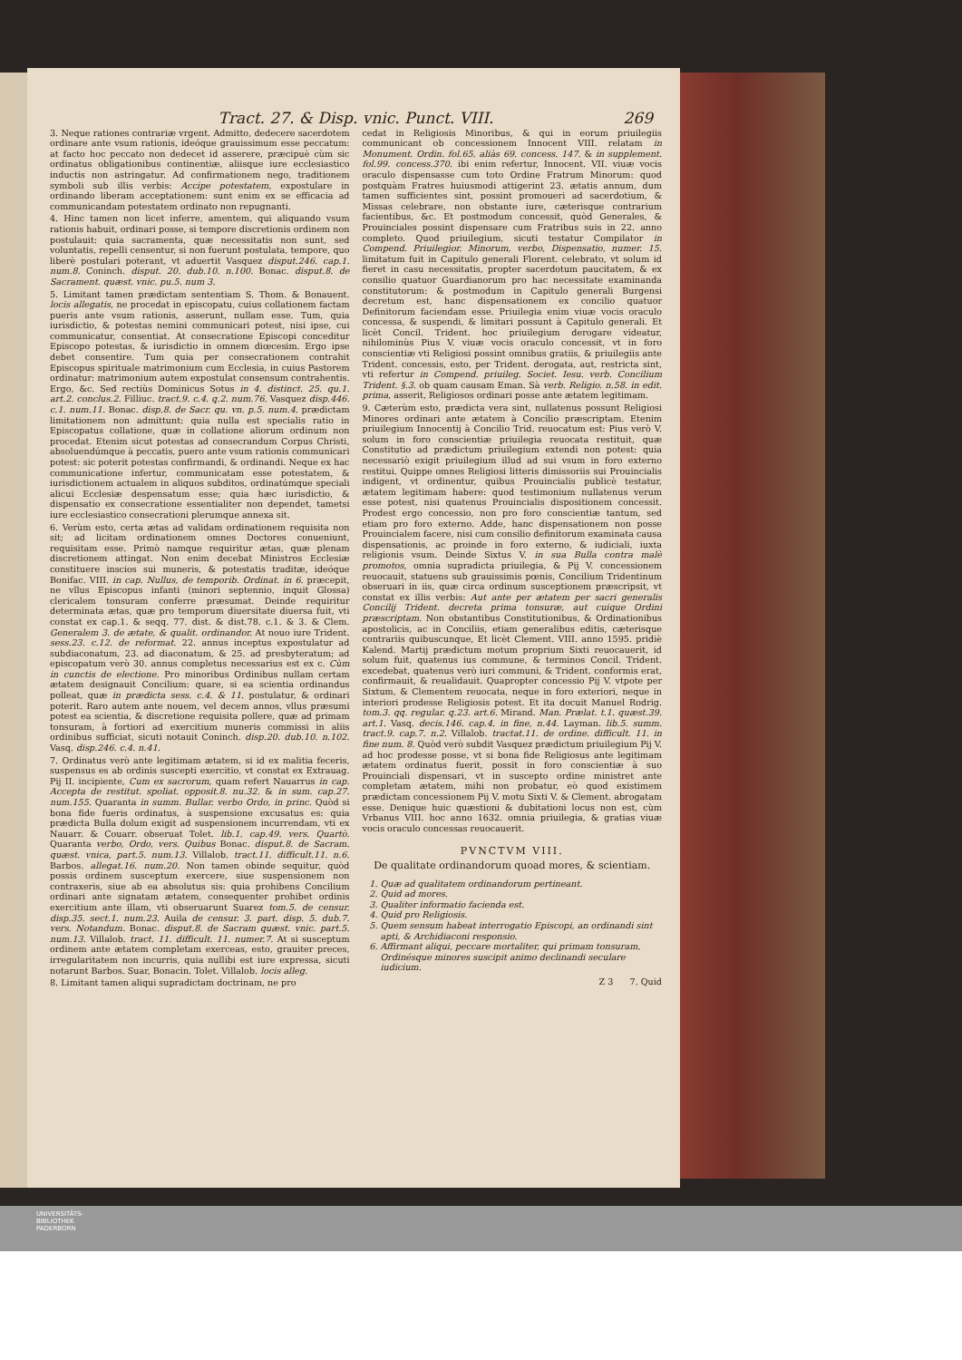Tract. 27. & Disp. vnic. Punct. VIII. 269
3. Neque rationes contrariæ vrgent. Admitto, dedecere sacerdotem ordinare ante vsum rationis, ideóque grauissimum esse peccatum: at facto hoc peccato non dedecet id asserere, præcipuè cùm sic ordinatus obligationibus continentiæ, aliisque iure ecclesiastico inductis non astringatur. Ad confirmationem nego, traditionem symboli sub illis verbis: Accipe potestatem, expostulare in ordinando liberam acceptationem: sunt enim ex se efficacia ad communicandam potestatem ordinato non repugnanti.
4. Hinc tamen non licet inferre, amentem, qui aliquando vsum rationis habuit, ordinari posse, si tempore discretionis ordinem non postulauit: quia sacramenta, quæ necessitatis non sunt, sed voluntatis, repelli censentur, si non fuerunt postulata, tempore, quo liberè postulari poterant, vt aduertit Vasquez disput.246. cap.1. num.8. Coninch. disput. 20. dub.10. n.100. Bonac. disput.8. de Sacrament. quæst. vnic. pu.5. num 3.
5. Limitant tamen prædictam sententiam S. Thom. & Bonauent. locis allegatis, ne procedat in episcopatu, cuius collationem factam pueris ante vsum rationis, asserunt, nullam esse. Tum, quia iurisdictio, & potestas nemini communicari potest, nisi ipse, cui communicatur, consentiat. At consecratione Episcopi conceditur Episcopo potestas, & iurisdictio in omnem diœcesim. Ergo ipse debet consentire. Tum quia per consecrationem contrahit Episcopus spirituale matrimonium cum Ecclesia, in cuius Pastorem ordinatur: matrimonium autem expostulat consensum contrahentis. Ergo, &c. Sed rectiùs Dominicus Sotus in 4. distinct. 25. qu.1. art.2. conclus.2. Filliuc. tract.9. c.4. q.2. num.76. Vasquez disp.446. c.1. num.11. Bonac. disp.8. de Sacr. qu. vn. p.5. num.4. prædictam limitationem non admittunt: quia nulla est specialis ratio in Episcopatus collatione, quæ in collatione aliorum ordinum non procedat. Etenim sicut potestas ad consecrandum Corpus Christi, absoluendúmque à peccatis, puero ante vsum rationis communicari potest: sic poterit potestas confirmandi, & ordinandi. Neque ex hac communicatione infertur, communicatam esse potestatem, & iurisdictionem actualem in aliquos subditos, ordinatúmque speciali alicui Ecclesiæ despensatum esse; quia hæc iurisdictio, & dispensatio ex consecratione essentialiter non dependet, tametsi iure ecclesiastico consecrationi plerumque annexa sit.
6. Verùm esto, certa ætas ad validam ordinationem requisita non sit; ad licitam ordinationem omnes Doctores conueniunt, requisitam esse. Primò namque requiritur ætas, quæ plenam discretionem attingat. Non enim decebat Ministros Ecclesiæ constituere inscios sui muneris, & potestatis traditæ, ideóque Bonifac. VIII. in cap. Nullus, de temporib. Ordinat. in 6. præcepit, ne vllus Episcopus infanti (minori septennio, inquit Glossa) clericalem tonsuram conferre præsumat. Deinde requiritur determinata ætas, quæ pro temporum diuersitate diuersa fuit, vti constat ex cap.1. & seqq. 77. dist. & dist.78. c.1. & 3. & Clem. Generalem 3. de ætate, & qualit. ordinandor. At nouo iure Trident. sess.23. c.12. de reformat. 22. annus inceptus expostulatur ad subdiaconatum, 23. ad diaconatum, & 25. ad presbyteratum; ad episcopatum verò 30. annus completus necessarius est ex c. Cùm in cunctis de electione. Pro minoribus Ordinibus nullam certam ætatem designauit Concilium: quare, si ea scientia ordinandus polleat, quæ in prædicta sess. c.4. & 11. postulatur, & ordinari poterit. Raro autem ante nouem, vel decem annos, vllus præsumi potest ea scientia, & discretione requisita pollere, quæ ad primam tonsuram, à fortiori ad exercitium muneris commissi in aliis ordinibus sufficiat, sicuti notauit Coninch. disp.20. dub.10. n.102. Vasq. disp.246. c.4. n.41.
7. Ordinatus verò ante legitimam ætatem, si id ex malitia feceris, suspensus es ab ordinis suscepti exercitio, vt constat ex Extrauag. Pij II. incipiente, Cum ex sacrorum, quam refert Nauarrus in cap. Accepta de restitut. spoliat. opposit.8. nu.32. & in sum. cap.27. num.155. Quaranta in summ. Bullar. verbo Ordo, in princ. Quòd si bona fide fueris ordinatus, à suspensione excusatus es: quia prædicta Bulla dolum exigit ad suspensionem incurrendam, vti ex Nauarr. & Couarr. obseruat Tolet. lib.1. cap.49. vers. Quartò. Quaranta verbo, Ordo, vers. Quibus Bonac. disput.8. de Sacram. quæst. vnica, part.5. num.13. Villalob. tract.11. difficult.11. n.6. Barbos. allegat.16. num.20. Non tamen obinde sequitur, quòd possis ordinem susceptum exercere, siue suspensionem non contraxeris, siue ab ea absolutus sis: quia prohibens Concilium ordinari ante signatam ætatem, consequenter prohibet ordinis exercitium ante illam, vti obseruarunt Suarez tom.5. de censur. disp.35. sect.1. num.23. Auila de censur. 3. part. disp. 5. dub.7. vers. Notandum. Bonac. disput.8. de Sacram quæst. vnic. part.5. num.13. Villalob. tract. 11. difficult. 11. numer.7. At si susceptum ordinem ante ætatem completam exerceas, esto, grauiter preces, irregularitatem non incurris, quia nullibi est iure expressa, sicuti notarunt Barbos. Suar, Bonacin. Tolet. Villalob. locis alleg.
8. Limitant tamen aliqui supradictam doctrinam, ne pro
cedat in Religiosis Minoribus, & qui in eorum priuilegiis communicant ob concessionem Innocent VIII. relatam in Monument. Ordin. fol.65. aliàs 69. concess. 147. & in supplement. fol.99. concess.370. ibi enim refertur, Innocent. VII. viuæ vocis oraculo dispensasse cum toto Ordine Fratrum Minorum: quod postquàm Fratres huiusmodi attigerint 23. ætatis annum, dum tamen sufficientes sint, possint promoueri ad sacerdotium, & Missas celebrare, non obstante iure, cæterisque contrarium facientibus, &c. Et postmodum concessit, quòd Generales, & Prouinciales possint dispensare cum Fratribus suis in 22. anno completo. Quod priuilegium, sicuti testatur Compilator in Compend. Priuilegior. Minorum, verbo, Dispensatio, numer. 15. limitatum fuit in Capitulo generali Florent. celebrato, vt solum id fieret in casu necessitatis, propter sacerdotum paucitatem, & ex consilio quatuor Guardianorum pro hac necessitate examinanda constitutorum: & postmodum in Capitulo generali Burgensi decretum est, hanc dispensationem ex concilio quatuor Definitorum faciendam esse. Priuilegia enim viuæ vocis oraculo concessa, & suspendi, & limitari possunt à Capitulo generali. Et licèt Concil. Trident. hoc priuilegium derogare videatur, nihilominùs Pius V. viuæ vocis oraculo concessit, vt in foro conscientiæ vti Religiosi possint omnibus gratiis, & priuilegiis ante Trident. concessis, esto, per Trident. derogata, aut, restricta sint, vti refertur in Compend. priuileg. Societ. Iesu. verb. Concilium Trident. §.3. ob quam causam Eman. Sà verb. Religio. n.58. in edit. prima, asserit, Religiosos ordinari posse ante ætatem legitimam.
9. Cæterùm esto, prædicta vera sint, nullatenus possunt Religiosi Minores ordinari ante ætatem à Concilio præscriptam. Etenim priuilegium Innocentij à Concilio Trid. reuocatum est: Pius verò V. solum in foro conscientiæ priuilegia reuocata restituit, quæ Constitutio ad prædictum priuilegium extendi non potest: quia necessariò exigit priuilegium illud ad sui vsum in foro externo restitui. Quippe omnes Religiosi litteris dimissoriis sui Prouincialis indigent, vt ordinentur, quibus Prouincialis publicè testatur, ætatem legitimam habere: quod testimonium nullatenus verum esse potest, nisi quatenus Prouincialis dispositionem concessit. Prodest ergo concessio, non pro foro conscientiæ tantum, sed etiam pro foro externo. Adde, hanc dispensationem non posse Prouincialem facere, nisi cum consilio definitorum examinata causa dispensationis, ac proinde in foro externo, & iudiciali, iuxta religionis vsum. Deinde Sixtus V. in sua Bulla contra malè promotos, omnia supradicta priuilegia, & Pij V. concessionem reuocauit, statuens sub grauissimis pœnis, Concilium Tridentinum obseruari in iis, quæ circa ordinum susceptionem præscripsit, vt constat ex illis verbis: Aut ante per ætatem per sacri generalis Concilij Trident. decreta prima tonsuræ, aut cuique Ordini præscriptam. Non obstantibus Constitutionibus, & Ordinationibus apostolicis, ac in Conciliis, etiam generalibus editis, cæterisque contrariis quibuscunque, Et licèt Clement. VIII. anno 1595. pridiè Kalend. Martij prædictum motum proprium Sixti reuocauerit, id solum fuit, quatenus ius commune, & terminos Concil. Trident. excedebat, quatenus verò iuri communi, & Trident. conformis erat, confirmauit, & reualidauit. Quapropter concessio Pij V. vtpote per Sixtum, & Clementem reuocata, neque in foro exteriori, neque in interiori prodesse Religiosis potest. Et ita docuit Manuel Rodrig. tom.3. qq. regular. q.23. art.6. Mirand. Man. Prælat. t.1. quæst.39. art.1. Vasq. decis.146. cap.4. in fine, n.44. Layman. lib.5. summ. tract.9. cap.7. n.2. Villalob. tractat.11. de ordine. difficult. 11. in fine num. 8. Quòd verò subdit Vasquez prædictum priuilegium Pij V. ad hoc prodesse posse, vt si bona fide Religiosus ante legitimam ætatem ordinatus fuerit, possit in foro conscientiæ à suo Prouinciali dispensari, vt in suscepto ordine ministret ante completam ætatem, mihi non probatur, eò quod existimem prædictam concessionem Pij V. motu Sixti V. & Clement. abrogatam esse. Denique huic quæstioni & dubitationi locus non est, cùm Vrbanus VIII. hoc anno 1632. omnia priuilegia, & gratias viuæ vocis oraculo concessas reuocauerit.
PVNCTVM VIII.
De qualitate ordinandorum quoad mores, & scientiam.
1. Quæ ad qualitatem ordinandorum pertineant.
2. Quid ad mores.
3. Qualiter informatio facienda est.
4. Quid pro Religiosis.
5. Quem sensum habeat interrogatio Episcopi, an ordinandi sint apti, & Archidiaconi responsio.
6. Affirmant aliqui, peccare mortaliter, qui primam tonsuram, Ordinésque minores suscipit animo declinandi seculare iudicium.
Z 3 7. Quid
UNIVERSITÄTS-
BIBLIOTHEK
PADERBORN